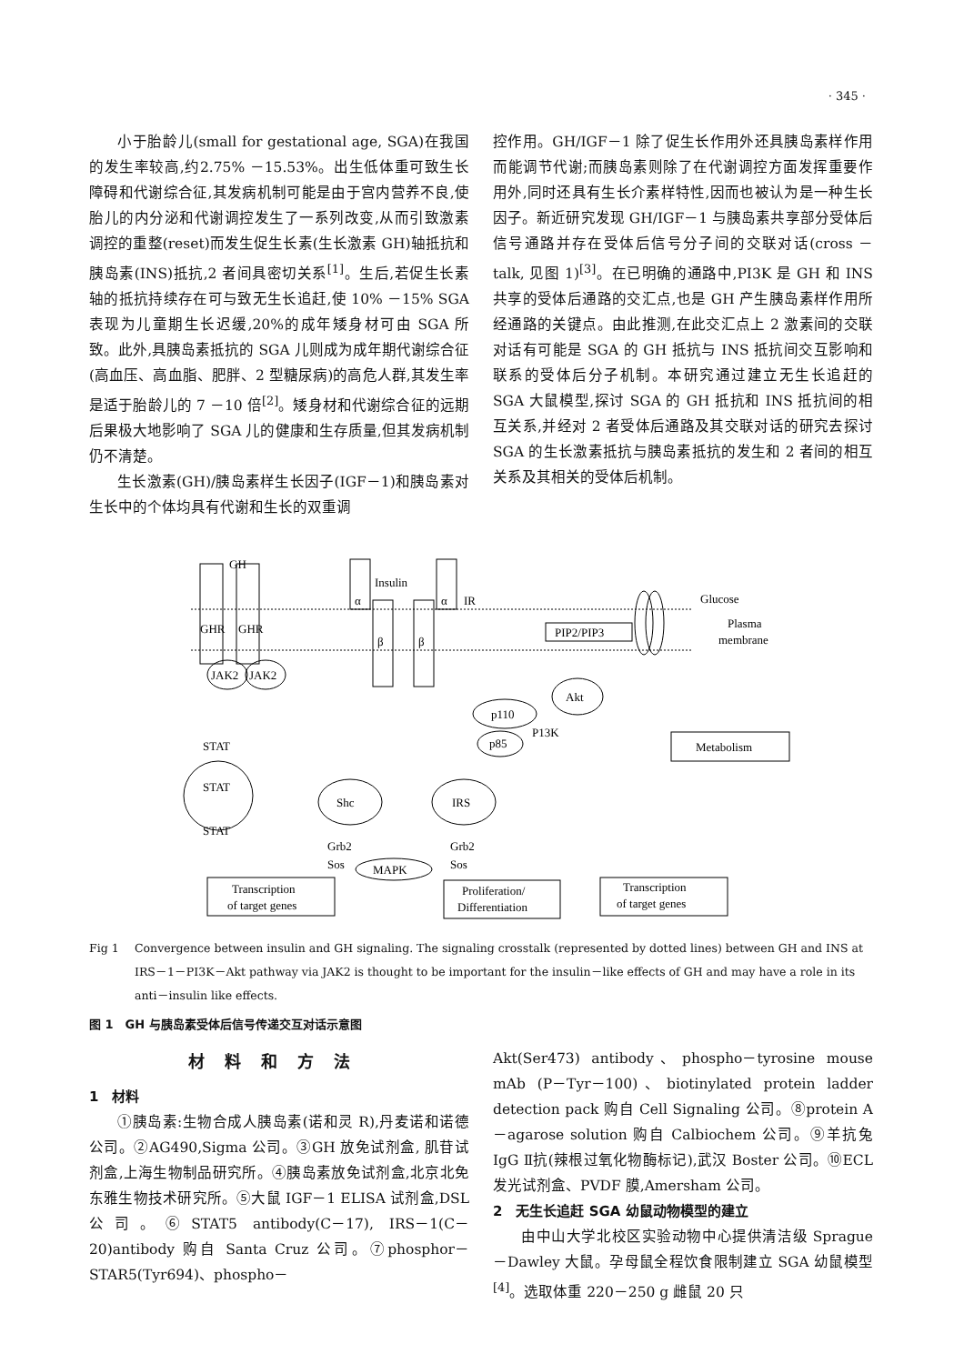· 345 ·
小于胎龄儿(small for gestational age, SGA)在我国的发生率较高,约2.75% －15.53%。出生低体重可致生长障碍和代谢综合征,其发病机制可能是由于宫内营养不良,使胎儿的内分泌和代谢调控发生了一系列改变,从而引致激素调控的重整(reset)而发生促生长素(生长激素 GH)轴抵抗和胰岛素(INS)抵抗,2 者间具密切关系<sup>[1]</sup>。生后,若促生长素轴的抵抗持续存在可与致无生长追赶,使 10% －15% SGA 表现为儿童期生长迟缓,20%的成年矮身材可由 SGA 所致。此外,具胰岛素抵抗的 SGA 儿则成为成年期代谢综合征(高血压、高血脂、肥胖、2 型糖尿病)的高危人群,其发生率是适于胎龄儿的 7 －10 倍<sup>[2]</sup>。矮身材和代谢综合征的远期后果极大地影响了 SGA 儿的健康和生存质量,但其发病机制仍不清楚。
生长激素(GH)/胰岛素样生长因子(IGF－1)和胰岛素对生长中的个体均具有代谢和生长的双重调
控作用。GH/IGF－1 除了促生长作用外还具胰岛素样作用而能调节代谢;而胰岛素则除了在代谢调控方面发挥重要作用外,同时还具有生长介素样特性,因而也被认为是一种生长因子。新近研究发现 GH/IGF－1 与胰岛素共享部分受体后信号通路并存在受体后信号分子间的交联对话(cross － talk, 见图 1)<sup>[3]</sup>。在已明确的通路中,PI3K 是 GH 和 INS 共享的受体后通路的交汇点,也是 GH 产生胰岛素样作用所经通路的关键点。由此推测,在此交汇点上 2 激素间的交联对话有可能是 SGA 的 GH 抵抗与 INS 抵抗间交互影响和联系的受体后分子机制。本研究通过建立无生长追赶的 SGA 大鼠模型,探讨 SGA 的 GH 抵抗和 INS 抵抗间的相互关系,并经对 2 者受体后通路及其交联对话的研究去探讨 SGA 的生长激素抵抗与胰岛素抵抗的发生和 2 者间的相互关系及其相关的受体后机制。
GH
Insulin
α
α
IR
GHR
GHR
β
β
PIP2/PIP3
Glucose
Plasma
membrane
JAK2
JAK2
Akt
p110
p85
P13K
Metabolism
STAT
STAT
STAT
Shc
IRS
Grb2
Sos
Grb2
Sos
MAPK
Transcription
of target genes
Proliferation/
Differentiation
Transcription
of target genes
Fig 1 Convergence between insulin and GH signaling. The signaling crosstalk (represented by dotted lines) between GH and INS at IRS－1－PI3K－Akt pathway via JAK2 is thought to be important for the insulin－like effects of GH and may have a role in its anti－insulin like effects.
图 1　GH 与胰岛素受体后信号传递交互对话示意图
材料和方法
1　材料
①胰岛素:生物合成人胰岛素(诺和灵 R),丹麦诺和诺德公司。②AG490,Sigma 公司。③GH 放免试剂盒, 肌苷试剂盒,上海生物制品研究所。④胰岛素放免试剂盒,北京北免东雅生物技术研究所。⑤大鼠 IGF－1 ELISA 试剂盒,DSL 公司。⑥STAT5 antibody(C－17), IRS－1(C－20)antibody 购自 Santa Cruz 公司。⑦phosphor－STAR5(Tyr694)、phospho－
Akt(Ser473) antibody、phospho－tyrosine mouse mAb (P－Tyr－100)、biotinylated protein ladder detection pack 购自 Cell Signaling 公司。⑧protein A－agarose solution 购自 Calbiochem 公司。⑨羊抗兔 IgG Ⅱ抗(辣根过氧化物酶标记),武汉 Boster 公司。⑩ECL 发光试剂盒、PVDF 膜,Amersham 公司。
2　无生长追赶 SGA 幼鼠动物模型的建立
由中山大学北校区实验动物中心提供清洁级 Sprague－Dawley 大鼠。孕母鼠全程饮食限制建立 SGA 幼鼠模型<sup>[4]</sup>。选取体重 220－250 g 雌鼠 20 只